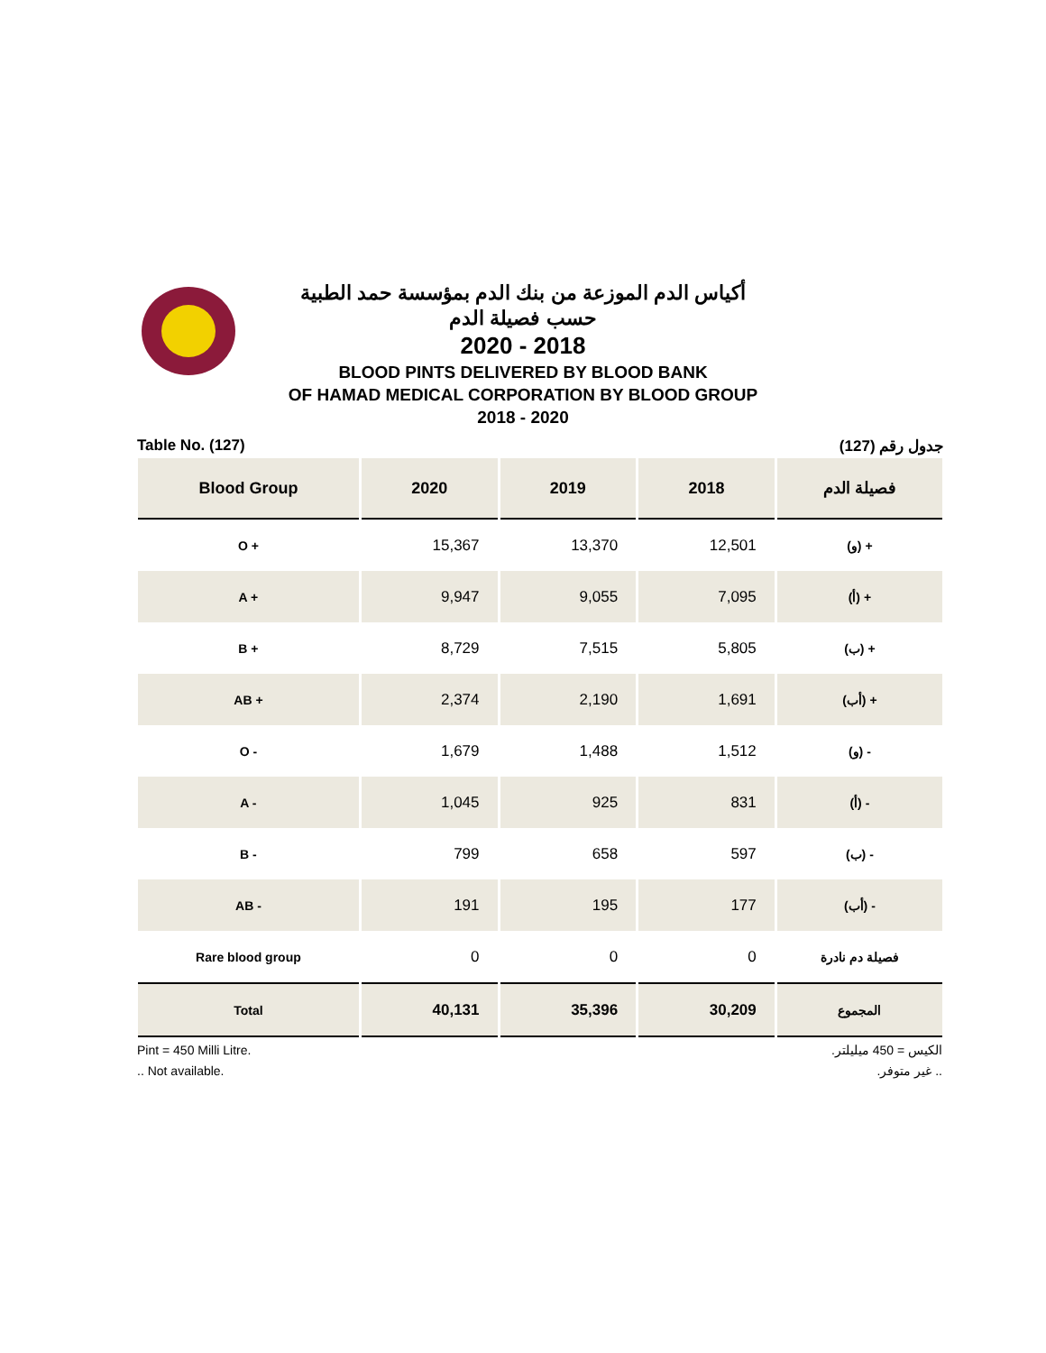أكياس الدم الموزعة من بنك الدم بمؤسسة حمد الطبية
حسب فصيلة الدم
2020 - 2018
BLOOD PINTS DELIVERED BY BLOOD BANK
OF HAMAD MEDICAL CORPORATION BY BLOOD GROUP
2018 - 2020
Table No. (127) جدول رقم (127)
| Blood Group | 2020 | 2019 | 2018 | فصيلة الدم |
| --- | --- | --- | --- | --- |
| O + | 15,367 | 13,370 | 12,501 | (و) + |
| A + | 9,947 | 9,055 | 7,095 | (أ) + |
| B + | 8,729 | 7,515 | 5,805 | (ب) + |
| AB + | 2,374 | 2,190 | 1,691 | (أب) + |
| O - | 1,679 | 1,488 | 1,512 | (و) - |
| A - | 1,045 | 925 | 831 | (أ) - |
| B - | 799 | 658 | 597 | (ب) - |
| AB - | 191 | 195 | 177 | (أب) - |
| Rare blood group | 0 | 0 | 0 | فصيلة دم نادرة |
| Total | 40,131 | 35,396 | 30,209 | المجموع |
Pint = 450 Milli Litre.
.. Not available.
الكيس = 450 ميليلتر.
.. غير متوفر.